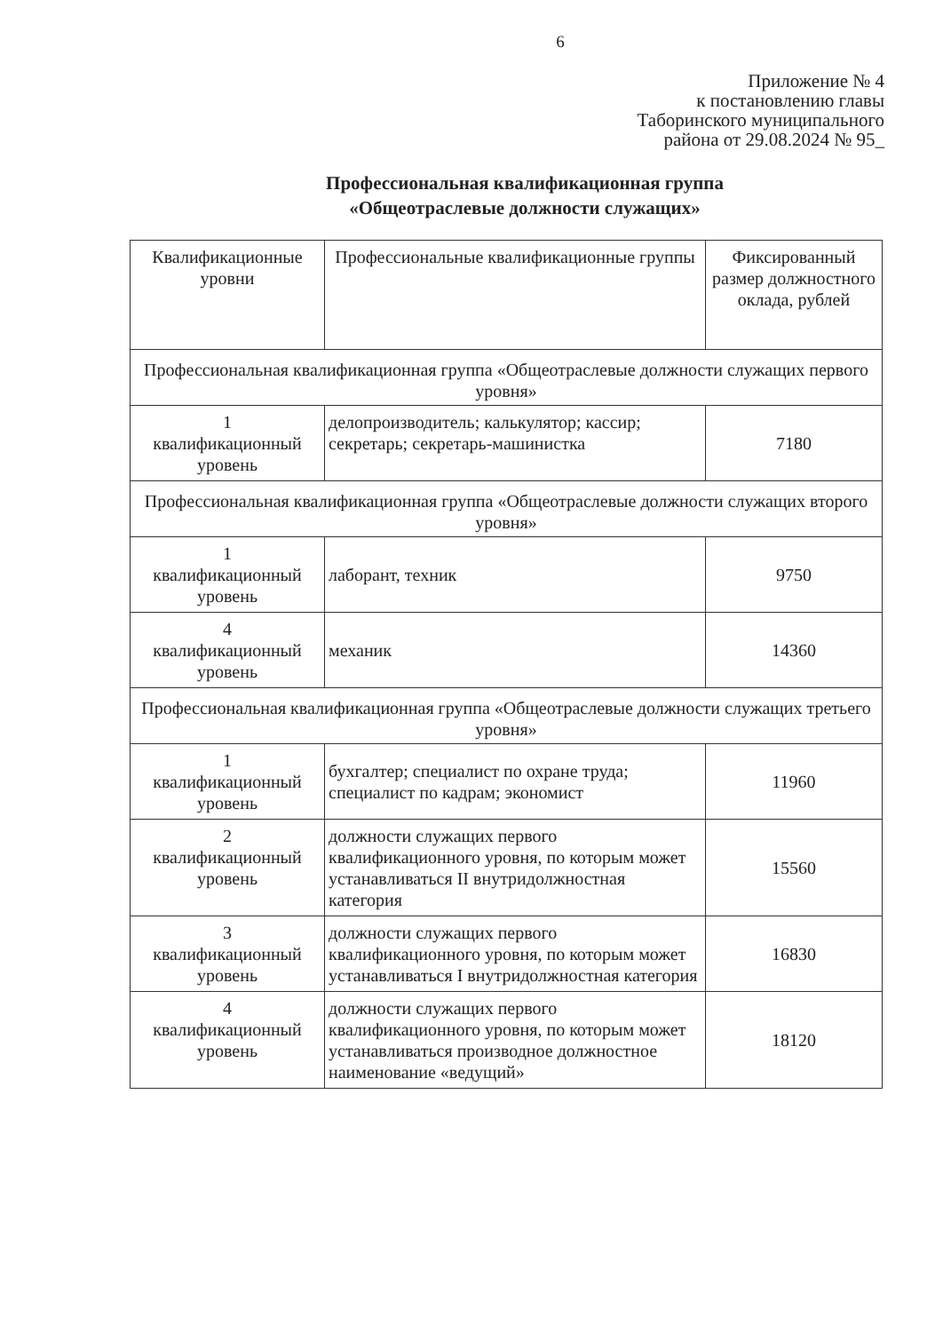6
Приложение № 4
к постановлению главы
Таборинского муниципального
района от 29.08.2024 № 95_
Профессиональная квалификационная группа
«Общеотраслевые должности служащих»
| Квалификационные уровни | Профессиональные квалификационные группы | Фиксированный размер должностного оклада, рублей |
| --- | --- | --- |
| Профессиональная квалификационная группа «Общеотраслевые должности служащих первого уровня» | | |
| 1 квалификационный уровень | делопроизводитель; калькулятор; кассир; секретарь; секретарь-машинистка | 7180 |
| Профессиональная квалификационная группа «Общеотраслевые должности служащих второго уровня» | | |
| 1 квалификационный уровень | лаборант, техник | 9750 |
| 4 квалификационный уровень | механик | 14360 |
| Профессиональная квалификационная группа «Общеотраслевые должности служащих третьего уровня» | | |
| 1 квалификационный уровень | бухгалтер; специалист по охране труда; специалист по кадрам; экономист | 11960 |
| 2 квалификационный уровень | должности служащих первого квалификационного уровня, по которым может устанавливаться II внутридолжностная категория | 15560 |
| 3 квалификационный уровень | должности служащих первого квалификационного уровня, по которым может устанавливаться I внутридолжностная категория | 16830 |
| 4 квалификационный уровень | должности служащих первого квалификационного уровня, по которым может устанавливаться производное должностное наименование «ведущий» | 18120 |